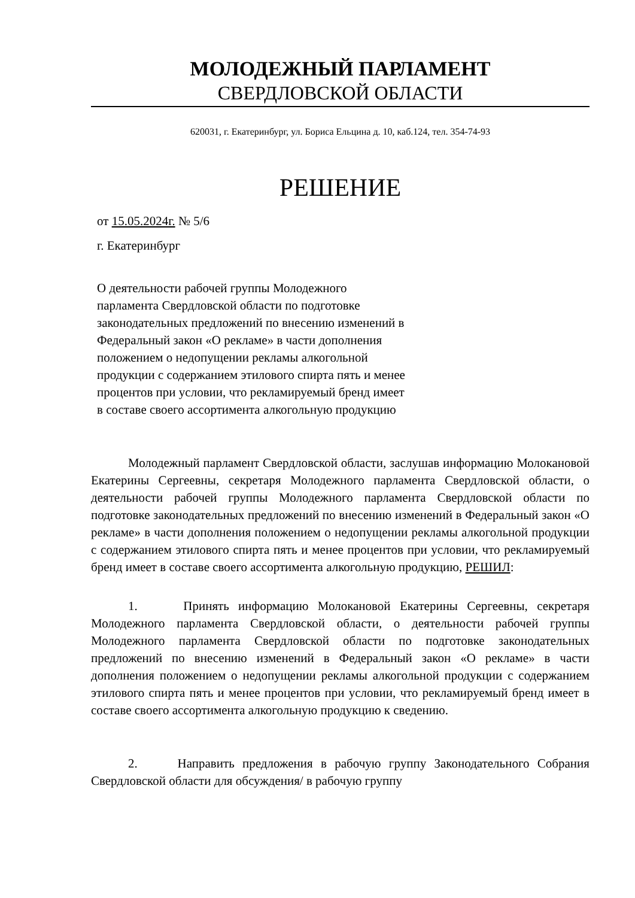МОЛОДЕЖНЫЙ ПАРЛАМЕНТ
СВЕРДЛОВСКОЙ ОБЛАСТИ
620031, г. Екатеринбург, ул. Бориса Ельцина д. 10, каб.124, тел. 354-74-93
РЕШЕНИЕ
от 15.05.2024г. № 5/6
г. Екатеринбург
О деятельности рабочей группы Молодежного парламента Свердловской области по подготовке законодательных предложений по внесению изменений в Федеральный закон «О рекламе» в части дополнения положением о недопущении рекламы алкогольной продукции с содержанием этилового спирта пять и менее процентов при условии, что рекламируемый бренд имеет в составе своего ассортимента алкогольную продукцию
Молодежный парламент Свердловской области, заслушав информацию Молокановой Екатерины Сергеевны, секретаря Молодежного парламента Свердловской области, о деятельности рабочей группы Молодежного парламента Свердловской области по подготовке законодательных предложений по внесению изменений в Федеральный закон «О рекламе» в части дополнения положением о недопущении рекламы алкогольной продукции с содержанием этилового спирта пять и менее процентов при условии, что рекламируемый бренд имеет в составе своего ассортимента алкогольную продукцию, РЕШИЛ:
1. Принять информацию Молокановой Екатерины Сергеевны, секретаря Молодежного парламента Свердловской области, о деятельности рабочей группы Молодежного парламента Свердловской области по подготовке законодательных предложений по внесению изменений в Федеральный закон «О рекламе» в части дополнения положением о недопущении рекламы алкогольной продукции с содержанием этилового спирта пять и менее процентов при условии, что рекламируемый бренд имеет в составе своего ассортимента алкогольную продукцию к сведению.
2. Направить предложения в рабочую группу Законодательного Собрания Свердловской области для обсуждения/ в рабочую группу